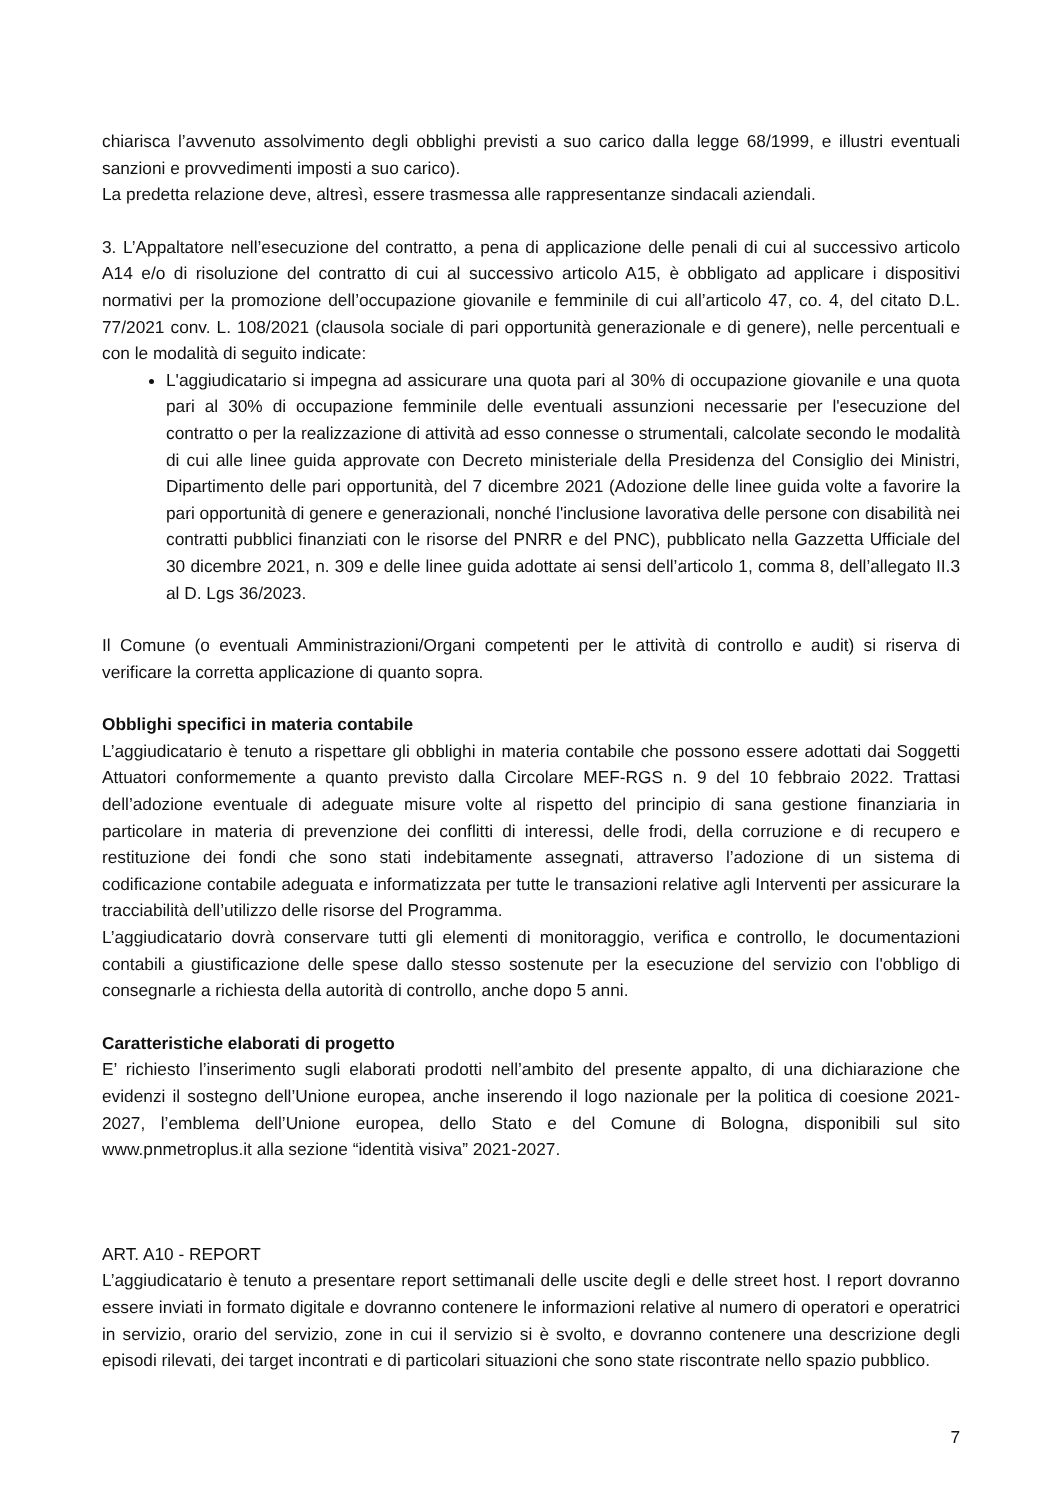chiarisca l’avvenuto assolvimento degli obblighi previsti a suo carico dalla legge 68/1999, e illustri eventuali sanzioni e provvedimenti imposti a suo carico).
La predetta relazione deve, altresì, essere trasmessa alle rappresentanze sindacali aziendali.
3. L’Appaltatore nell’esecuzione del contratto, a pena di applicazione delle penali di cui al successivo articolo A14 e/o di risoluzione del contratto di cui al successivo articolo A15, è obbligato ad applicare i dispositivi normativi per la promozione dell’occupazione giovanile e femminile di cui all’articolo 47, co. 4, del citato D.L. 77/2021 conv. L. 108/2021 (clausola sociale di pari opportunità generazionale e di genere), nelle percentuali e con le modalità di seguito indicate:
L'aggiudicatario si impegna ad assicurare una quota pari al 30% di occupazione giovanile e una quota pari al 30% di occupazione femminile delle eventuali assunzioni necessarie per l'esecuzione del contratto o per la realizzazione di attività ad esso connesse o strumentali, calcolate secondo le modalità di cui alle linee guida approvate con Decreto ministeriale della Presidenza del Consiglio dei Ministri, Dipartimento delle pari opportunità, del 7 dicembre 2021 (Adozione delle linee guida volte a favorire la pari opportunità di genere e generazionali, nonché l'inclusione lavorativa delle persone con disabilità nei contratti pubblici finanziati con le risorse del PNRR e del PNC), pubblicato nella Gazzetta Ufficiale del 30 dicembre 2021, n. 309 e delle linee guida adottate ai sensi dell’articolo 1, comma 8, dell’allegato II.3 al D. Lgs 36/2023.
Il Comune (o eventuali Amministrazioni/Organi competenti per le attività di controllo e audit) si riserva di verificare la corretta applicazione di quanto sopra.
Obblighi specifici in materia contabile
L’aggiudicatario è tenuto a rispettare gli obblighi in materia contabile che possono essere adottati dai Soggetti Attuatori conformemente a quanto previsto dalla Circolare MEF-RGS n. 9 del 10 febbraio 2022. Trattasi dell’adozione eventuale di adeguate misure volte al rispetto del principio di sana gestione finanziaria in particolare in materia di prevenzione dei conflitti di interessi, delle frodi, della corruzione e di recupero e restituzione dei fondi che sono stati indebitamente assegnati, attraverso l’adozione di un sistema di codificazione contabile adeguata e informatizzata per tutte le transazioni relative agli Interventi per assicurare la tracciabilità dell’utilizzo delle risorse del Programma.
L’aggiudicatario dovrà conservare tutti gli elementi di monitoraggio, verifica e controllo, le documentazioni contabili a giustificazione delle spese dallo stesso sostenute per la esecuzione del servizio con l'obbligo di consegnarle a richiesta della autorità di controllo, anche dopo 5 anni.
Caratteristiche elaborati di progetto
E’ richiesto l’inserimento sugli elaborati prodotti nell’ambito del presente appalto, di una dichiarazione che evidenzi il sostegno dell’Unione europea, anche inserendo il logo nazionale per la politica di coesione 2021-2027, l’emblema dell’Unione europea, dello Stato e del Comune di Bologna, disponibili sul sito www.pnmetroplus.it alla sezione “identità visiva” 2021-2027.
ART. A10 - REPORT
L’aggiudicatario è tenuto a presentare report settimanali delle uscite degli e delle street host. I report dovranno essere inviati in formato digitale e dovranno contenere le informazioni relative al numero di operatori e operatrici in servizio, orario del servizio, zone in cui il servizio si è svolto, e dovranno contenere una descrizione degli episodi rilevati, dei target incontrati e di particolari situazioni che sono state riscontrate nello spazio pubblico.
7